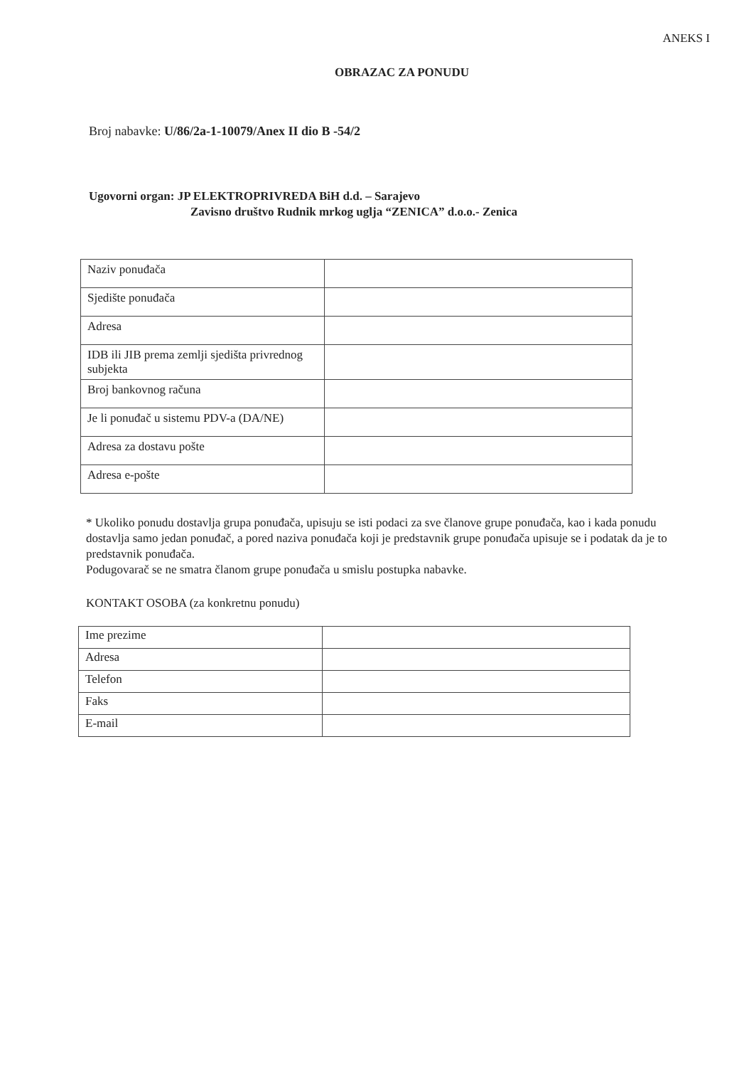ANEKS I
OBRAZAC ZA PONUDU
Broj nabavke: U/86/2a-1-10079/Anex II dio B -54/2
Ugovorni organ: JP ELEKTROPRIVREDA BiH d.d. – Sarajevo
Zavisno društvo Rudnik mrkog uglja “ZENICA” d.o.o.- Zenica
| Naziv ponuđača | |
| Sjedište ponuđača | |
| Adresa | |
| IDB ili JIB prema zemlji sjedišta privrednog subjekta | |
| Broj bankovnog računa | |
| Je li ponuđač u sistemu PDV-a (DA/NE) | |
| Adresa za dostavu pošte | |
| Adresa e-pošte | |
* Ukoliko ponudu dostavlja grupa ponuđača, upisuju se isti podaci za sve članove grupe ponuđača, kao i kada ponudu dostavlja samo jedan ponuđač, a pored naziva ponuđača koji je predstavnik grupe ponuđača upisuje se i podatak da je to predstavnik ponuđača.
Podugovarač se ne smatra članom grupe ponuđača u smislu postupka nabavke.
KONTAKT OSOBA (za konkretnu ponudu)
| Ime prezime | |
| Adresa | |
| Telefon | |
| Faks | |
| E-mail | |